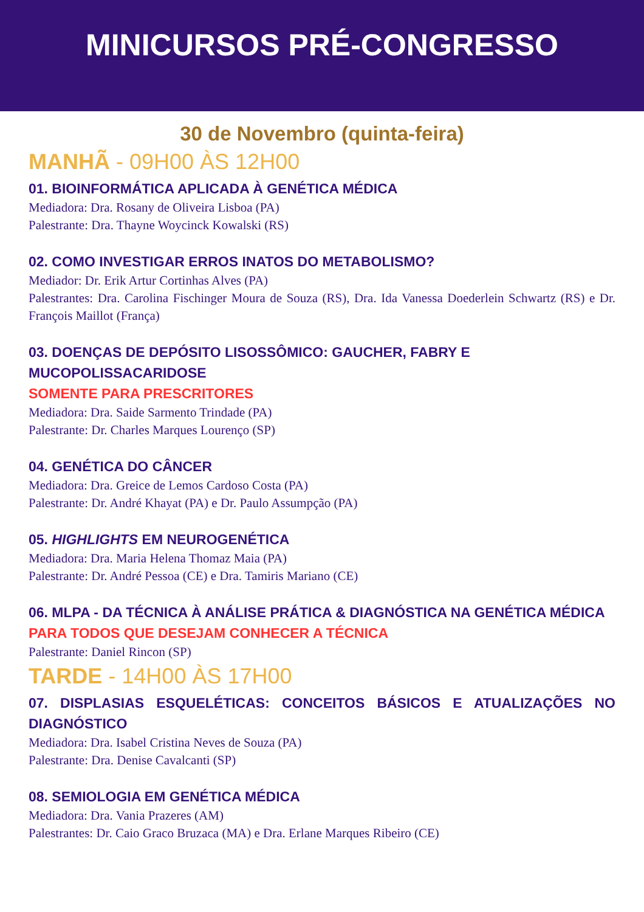MINICURSOS PRÉ-CONGRESSO
30 de Novembro (quinta-feira)
MANHÃ - 09H00 ÀS 12H00
01. BIOINFORMÁTICA APLICADA À GENÉTICA MÉDICA
Mediadora: Dra. Rosany de Oliveira Lisboa (PA)
Palestrante: Dra. Thayne Woycinck Kowalski (RS)
02. COMO INVESTIGAR ERROS INATOS DO METABOLISMO?
Mediador: Dr. Erik Artur Cortinhas Alves (PA)
Palestrantes: Dra. Carolina Fischinger Moura de Souza (RS), Dra. Ida Vanessa Doederlein Schwartz (RS) e Dr. François Maillot (França)
03. DOENÇAS DE DEPÓSITO LISOSSÔMICO: GAUCHER, FABRY E MUCOPOLISSACARIDOSE
SOMENTE PARA PRESCRITORES
Mediadora: Dra. Saide Sarmento Trindade (PA)
Palestrante: Dr. Charles Marques Lourenço (SP)
04. GENÉTICA DO CÂNCER
Mediadora: Dra. Greice de Lemos Cardoso Costa (PA)
Palestrante: Dr. André Khayat (PA) e Dr. Paulo Assumpção (PA)
05. HIGHLIGHTS EM NEUROGENÉTICA
Mediadora: Dra. Maria Helena Thomaz Maia (PA)
Palestrante: Dr. André Pessoa (CE) e Dra. Tamiris Mariano (CE)
06. MLPA - DA TÉCNICA À ANÁLISE PRÁTICA & DIAGNÓSTICA NA GENÉTICA MÉDICA
PARA TODOS QUE DESEJAM CONHECER A TÉCNICA
Palestrante: Daniel Rincon (SP)
TARDE - 14H00 ÀS 17H00
07. DISPLASIAS ESQUELÉTICAS: CONCEITOS BÁSICOS E ATUALIZAÇÕES NO DIAGNÓSTICO
Mediadora: Dra. Isabel Cristina Neves de Souza (PA)
Palestrante: Dra. Denise Cavalcanti (SP)
08. SEMIOLOGIA EM GENÉTICA MÉDICA
Mediadora: Dra. Vania Prazeres (AM)
Palestrantes: Dr. Caio Graco Bruzaca (MA) e Dra. Erlane Marques Ribeiro (CE)